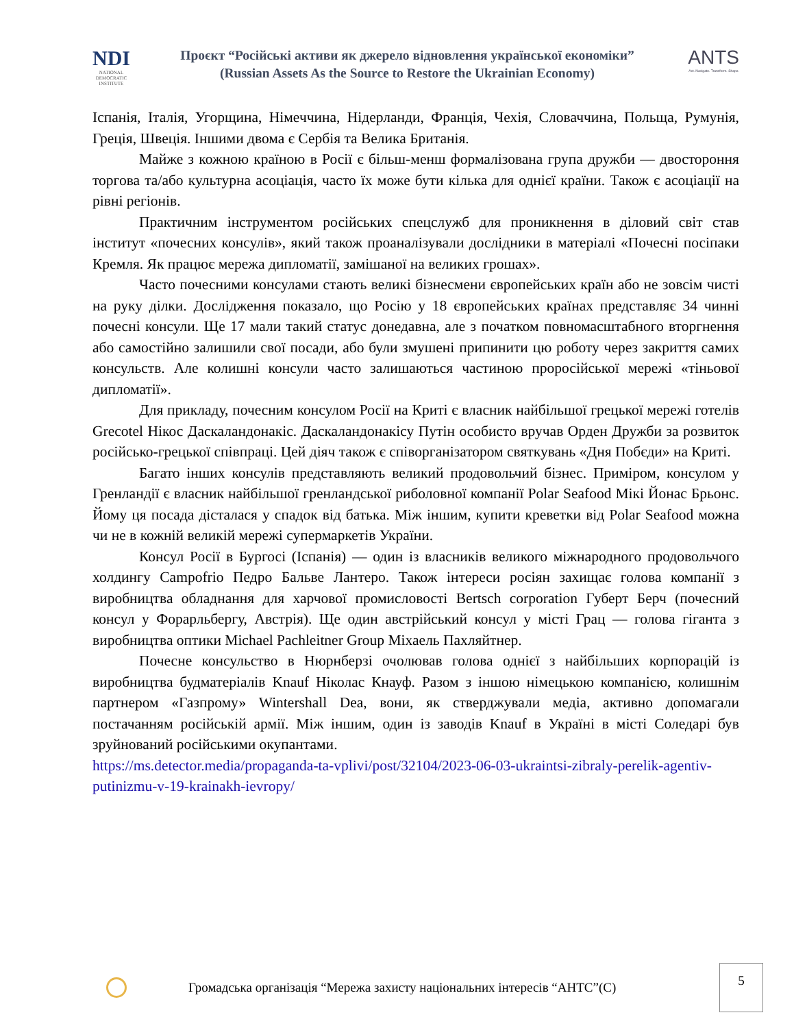NDI
NATIONAL
DEMOCRATIC
INSTITUTE
Проєкт “Російські активи як джерело відновлення української економіки”
(Russian Assets As the Source to Restore the Ukrainian Economy)
ANTS
Act. Navigate. Transform. Shape.
Іспанія, Італія, Угорщина, Німеччина, Нідерланди, Франція, Чехія, Словаччина, Польща, Румунія, Греція, Швеція. Іншими двома є Сербія та Велика Британія.
Майже з кожною країною в Росії є більш-менш формалізована група дружби — двостороння торгова та/або культурна асоціація, часто їх може бути кілька для однієї країни. Також є асоціації на рівні регіонів.
Практичним інструментом російських спецслужб для проникнення в діловий світ став інститут «почесних консулів», який також проаналізували дослідники в матеріалі «Почесні посіпаки Кремля. Як працює мережа дипломатії, замішаної на великих грошах».
Часто почесними консулами стають великі бізнесмени європейських країн або не зовсім чисті на руку ділки. Дослідження показало, що Росію у 18 європейських країнах представляє 34 чинні почесні консули. Ще 17 мали такий статус донедавна, але з початком повномасштабного вторгнення або самостійно залишили свої посади, або були змушені припинити цю роботу через закриття самих консульств. Але колишні консули часто залишаються частиною проросійської мережі «тіньової дипломатії».
Для прикладу, почесним консулом Росії на Криті є власник найбільшої грецької мережі готелів Grecotel Нікос Даскаландонакіс. Даскаландонакісу Путін особисто вручав Орден Дружби за розвиток російсько-грецької співпраці. Цей діяч також є співорганізатором святкувань «Дня Побєди» на Криті.
Багато інших консулів представляють великий продовольчий бізнес. Приміром, консулом у Гренландії є власник найбільшої гренландської риболовної компанії Polar Seafood Мікі Йонас Брьонс. Йому ця посада дісталася у спадок від батька. Між іншим, купити креветки від Polar Seafood можна чи не в кожній великій мережі супермаркетів України.
Консул Росії в Бургосі (Іспанія) — один із власників великого міжнародного продовольчого холдингу Campofrio Педро Бальве Лантеро. Також інтереси росіян захищає голова компанії з виробництва обладнання для харчової промисловості Bertsch corporation Губерт Берч (почесний консул у Форарльбергу, Австрія). Ще один австрійський консул у місті Грац — голова гіганта з виробництва оптики Michael Pachleitner Group Міхаель Пахляйтнер.
Почесне консульство в Нюрнберзі очолював голова однієї з найбільших корпорацій із виробництва будматеріалів Knauf Ніколас Кнауф. Разом з іншою німецькою компанією, колишнім партнером «Газпрому» Wintershall Dea, вони, як стверджували медіа, активно допомагали постачанням російській армії. Між іншим, один із заводів Knauf в Україні в місті Соледарі був зруйнований російськими окупантами.
https://ms.detector.media/propaganda-ta-vplivi/post/32104/2023-06-03-ukraintsi-zibraly-perelik-agentiv-putinizmu-v-19-krainakh-ievropy/
Громадська організація “Мережа захисту національних інтересів “АНТС”(С)
5